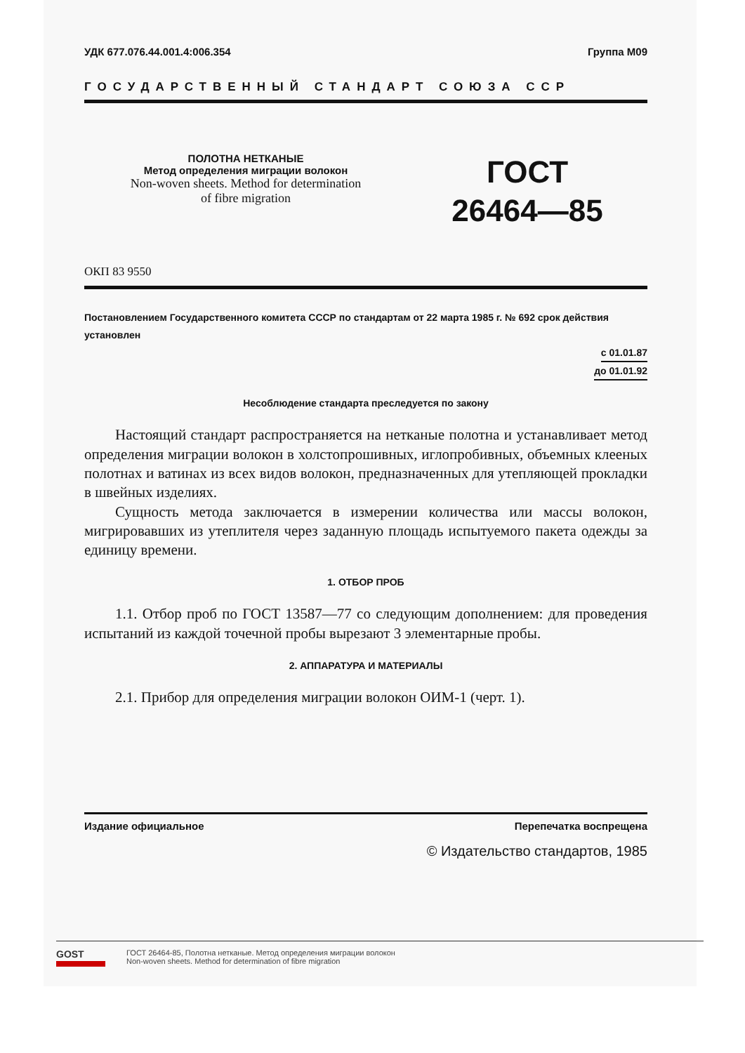УДК 677.076.44.001.4:006.354 Группа М09
ГОСУДАРСТВЕННЫЙ СТАНДАРТ СОЮЗА ССР
ПОЛОТНА НЕТКАНЫЕ
Метод определения миграции волокон
Non-woven sheets. Method for determination
of fibre migration
ГОСТ
26464—85
ОКП 83 9550
Постановлением Государственного комитета СССР по стандартам от 22 марта 1985 г. № 692 срок действия установлен
с 01.01.87
до 01.01.92
Несоблюдение стандарта преследуется по закону
Настоящий стандарт распространяется на нетканые полотна и устанавливает метод определения миграции волокон в холстопрошивных, иглопробивных, объемных клееных полотнах и ватинах из всех видов волокон, предназначенных для утепляющей прокладки в швейных изделиях.
Сущность метода заключается в измерении количества или массы волокон, мигрировавших из утеплителя через заданную площадь испытуемого пакета одежды за единицу времени.
1. ОТБОР ПРОБ
1.1. Отбор проб по ГОСТ 13587—77 со следующим дополнением: для проведения испытаний из каждой точечной пробы вырезают 3 элементарные пробы.
2. АППАРАТУРА И МАТЕРИАЛЫ
2.1. Прибор для определения миграции волокон ОИМ-1 (черт. 1).
Издание официальное Перепечатка воспрещена
© Издательство стандартов, 1985
GOST
ГОСТ 26464-85, Полотна нетканые. Метод определения миграции волокон
Non-woven sheets. Method for determination of fibre migration